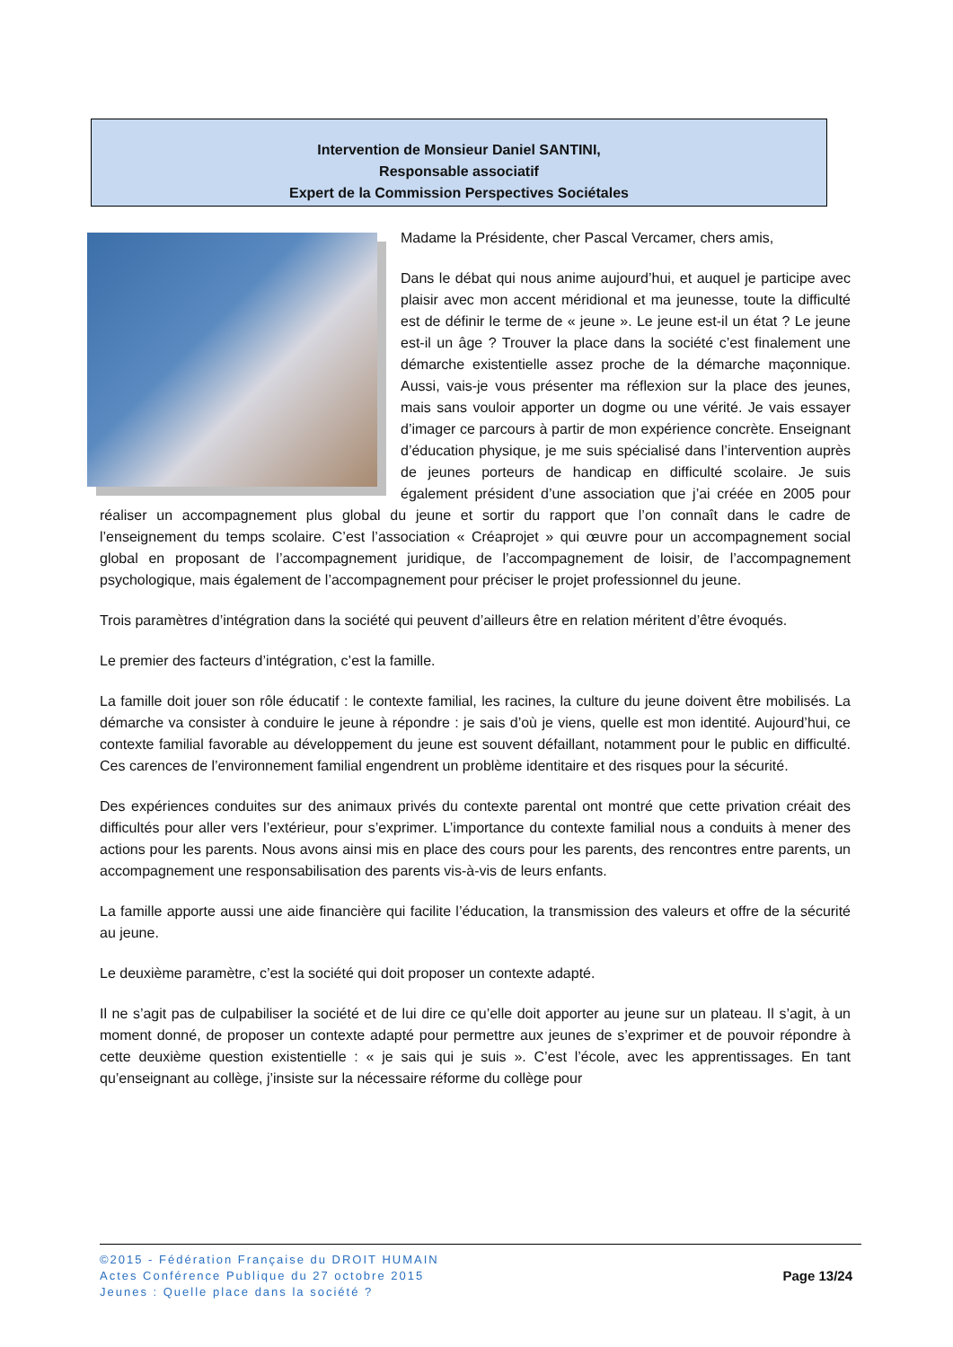Intervention de Monsieur Daniel SANTINI,
Responsable associatif
Expert de la Commission Perspectives Sociétales
Madame la Présidente, cher Pascal Vercamer, chers amis,
Dans le débat qui nous anime aujourd’hui, et auquel je participe avec plaisir avec mon accent méridional et ma jeunesse, toute la difficulté est de définir le terme de « jeune ». Le jeune est-il un état ? Le jeune est-il un âge ? Trouver la place dans la société c’est finalement une démarche existentielle assez proche de la démarche maçonnique. Aussi, vais-je vous présenter ma réflexion sur la place des jeunes, mais sans vouloir apporter un dogme ou une vérité. Je vais essayer d’imager ce parcours à partir de mon expérience concrète. Enseignant d’éducation physique, je me suis spécialisé dans l’intervention auprès de jeunes porteurs de handicap en difficulté scolaire. Je suis également président d’une association que j’ai créée en 2005 pour réaliser un accompagnement plus global du jeune et sortir du rapport que l’on connaît dans le cadre de l’enseignement du temps scolaire. C’est l’association « Créaprojet » qui œuvre pour un accompagnement social global en proposant de l’accompagnement juridique, de l’accompagnement de loisir, de l’accompagnement psychologique, mais également de l’accompagnement pour préciser le projet professionnel du jeune.
Trois paramètres d’intégration dans la société qui peuvent d’ailleurs être en relation méritent d’être évoqués.
Le premier des facteurs d’intégration, c’est la famille.
La famille doit jouer son rôle éducatif : le contexte familial, les racines, la culture du jeune doivent être mobilisés. La démarche va consister à conduire le jeune à répondre : je sais d’où je viens, quelle est mon identité. Aujourd’hui, ce contexte familial favorable au développement du jeune est souvent défaillant, notamment pour le public en difficulté. Ces carences de l’environnement familial engendrent un problème identitaire et des risques pour la sécurité.
Des expériences conduites sur des animaux privés du contexte parental ont montré que cette privation créait des difficultés pour aller vers l’extérieur, pour s’exprimer. L’importance du contexte familial nous a conduits à mener des actions pour les parents. Nous avons ainsi mis en place des cours pour les parents, des rencontres entre parents, un accompagnement une responsabilisation des parents vis-à-vis de leurs enfants.
La famille apporte aussi une aide financière qui facilite l’éducation, la transmission des valeurs et offre de la sécurité au jeune.
Le deuxième paramètre, c’est la société qui doit proposer un contexte adapté.
Il ne s’agit pas de culpabiliser la société et de lui dire ce qu’elle doit apporter au jeune sur un plateau. Il s’agit, à un moment donné, de proposer un contexte adapté pour permettre aux jeunes de s’exprimer et de pouvoir répondre à cette deuxième question existentielle : « je sais qui je suis ». C’est l’école, avec les apprentissages. En tant qu’enseignant au collège, j’insiste sur la nécessaire réforme du collège pour
©2015 - Fédération Française du DROIT HUMAIN
Actes Conférence Publique du 27 octobre 2015
Jeunes : Quelle place dans la société ?
Page 13/24